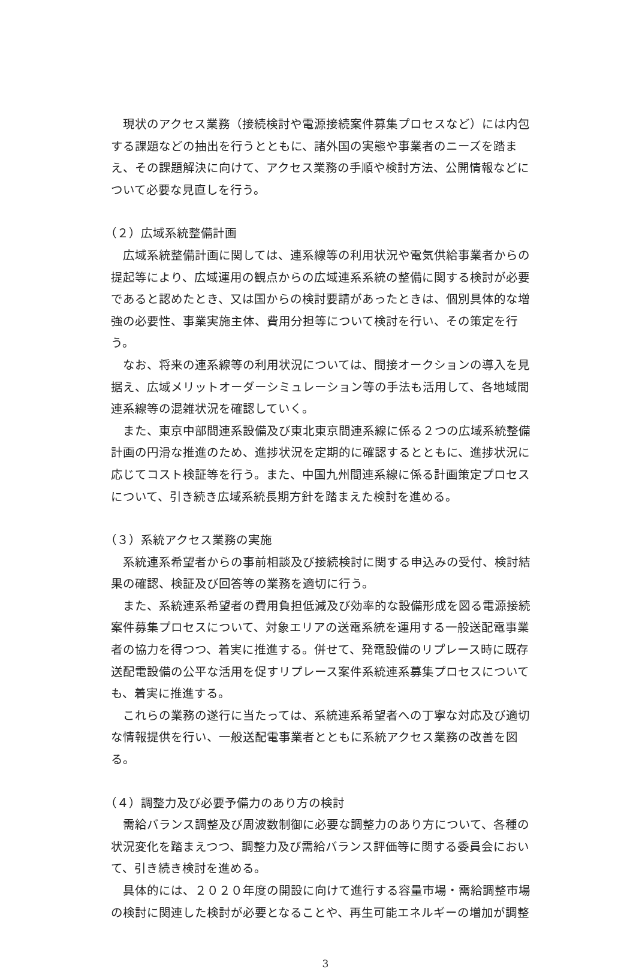現状のアクセス業務（接続検討や電源接続案件募集プロセスなど）には内包する課題などの抽出を行うとともに、諸外国の実態や事業者のニーズを踏まえ、その課題解決に向けて、アクセス業務の手順や検討方法、公開情報などについて必要な見直しを行う。
（２）広域系統整備計画
広域系統整備計画に関しては、連系線等の利用状況や電気供給事業者からの提起等により、広域運用の観点からの広域連系系統の整備に関する検討が必要であると認めたとき、又は国からの検討要請があったときは、個別具体的な増強の必要性、事業実施主体、費用分担等について検討を行い、その策定を行う。
なお、将来の連系線等の利用状況については、間接オークションの導入を見据え、広域メリットオーダーシミュレーション等の手法も活用して、各地域間連系線等の混雑状況を確認していく。
また、東京中部間連系設備及び東北東京間連系線に係る２つの広域系統整備計画の円滑な推進のため、進捗状況を定期的に確認するとともに、進捗状況に応じてコスト検証等を行う。また、中国九州間連系線に係る計画策定プロセスについて、引き続き広域系統長期方針を踏まえた検討を進める。
（３）系統アクセス業務の実施
系統連系希望者からの事前相談及び接続検討に関する申込みの受付、検討結果の確認、検証及び回答等の業務を適切に行う。
また、系統連系希望者の費用負担低減及び効率的な設備形成を図る電源接続案件募集プロセスについて、対象エリアの送電系統を運用する一般送配電事業者の協力を得つつ、着実に推進する。併せて、発電設備のリプレース時に既存送配電設備の公平な活用を促すリプレース案件系統連系募集プロセスについても、着実に推進する。
これらの業務の遂行に当たっては、系統連系希望者への丁寧な対応及び適切な情報提供を行い、一般送配電事業者とともに系統アクセス業務の改善を図る。
（４）調整力及び必要予備力のあり方の検討
需給バランス調整及び周波数制御に必要な調整力のあり方について、各種の状況変化を踏まえつつ、調整力及び需給バランス評価等に関する委員会において、引き続き検討を進める。
具体的には、２０２０年度の開設に向けて進行する容量市場・需給調整市場の検討に関連した検討が必要となることや、再生可能エネルギーの増加が調整
3